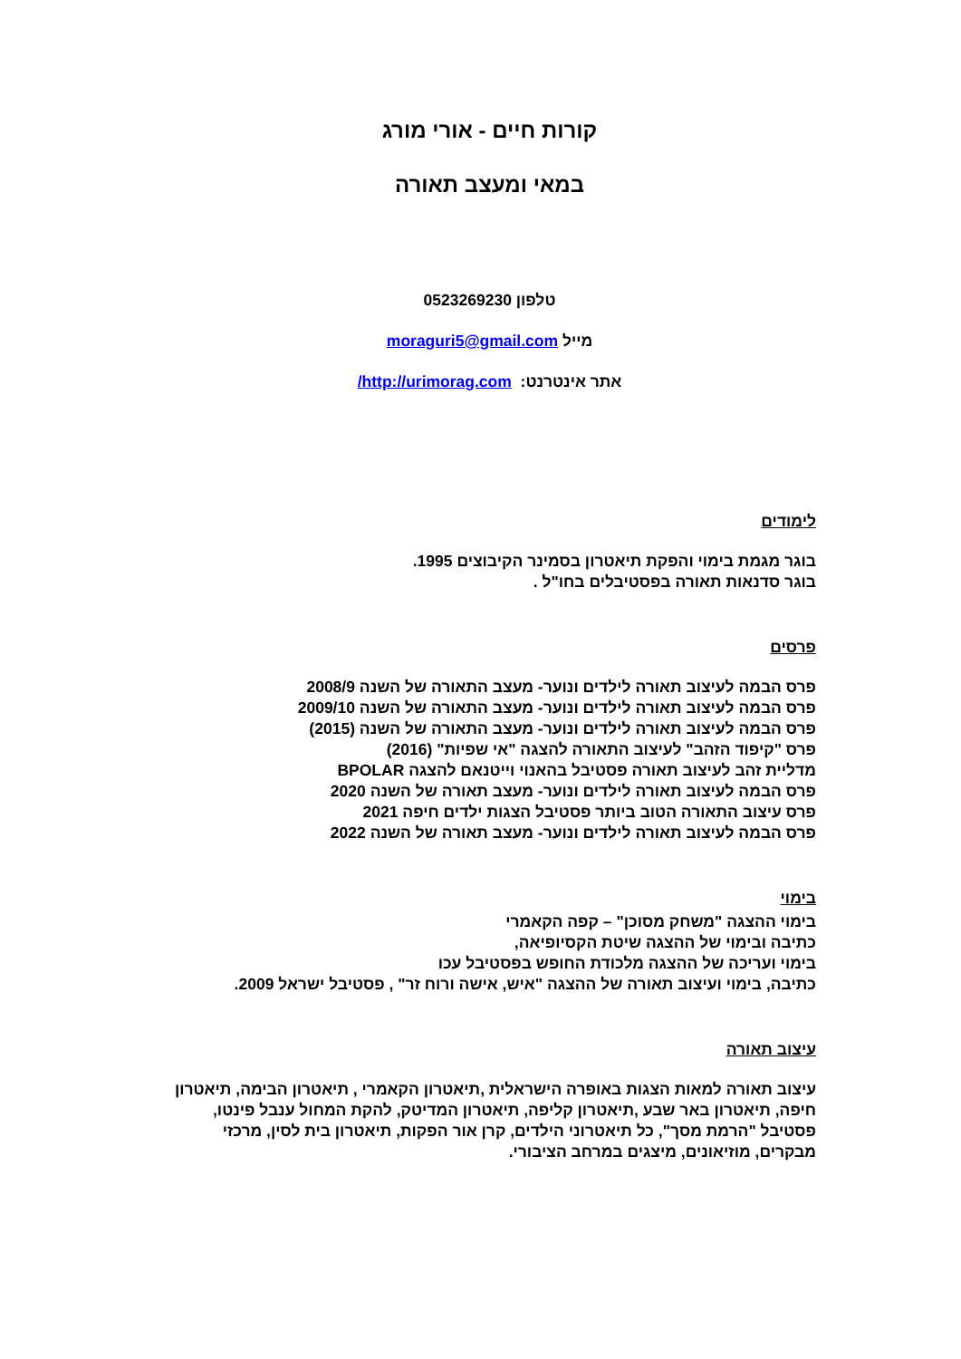קורות חיים - אורי מורג
במאי ומעצב תאורה
טלפון 0523269230
מייל moraguri5@gmail.com
אתר אינטרנט: http://urimorag.com/
לימודים
בוגר מגמת בימוי והפקת תיאטרון בסמינר הקיבוצים 1995.
בוגר סדנאות תאורה בפסטיבלים בחו"ל .
פרסים
פרס הבמה לעיצוב תאורה לילדים ונוער- מעצב התאורה של השנה 2008/9
פרס הבמה לעיצוב תאורה לילדים ונוער- מעצב התאורה של השנה 2009/10
פרס הבמה לעיצוב תאורה לילדים ונוער- מעצב התאורה של השנה (2015)
פרס "קיפוד הזהב" לעיצוב התאורה להצגה "אי שפיות" (2016)
מדליית זהב לעיצוב תאורה פסטיבל בהאנוי וייטנאם להצגה BPOLAR
פרס הבמה לעיצוב תאורה לילדים ונוער- מעצב תאורה של השנה 2020
פרס עיצוב התאורה הטוב ביותר פסטיבל הצגות ילדים חיפה 2021
פרס הבמה לעיצוב תאורה לילדים ונוער- מעצב תאורה של השנה 2022
בימוי
בימוי ההצגה "משחק מסוכן" – קפה הקאמרי
כתיבה ובימוי של ההצגה שיטת הקסיופיאה,
בימוי ועריכה של ההצגה מלכודת החופש בפסטיבל עכו
כתיבה, בימוי ועיצוב תאורה של ההצגה "איש, אישה ורוח זר" , פסטיבל ישראל 2009.
עיצוב תאורה
עיצוב תאורה למאות הצגות באופרה הישראלית ,תיאטרון הקאמרי , תיאטרון הבימה, תיאטרון חיפה, תיאטרון באר שבע ,תיאטרון קליפה, תיאטרון המדיטק, להקת המחול ענבל פינטו, פסטיבל "הרמת מסך", כל תיאטרוני הילדים, קרן אור הפקות, תיאטרון בית לסין, מרכזי מבקרים, מוזיאונים, מיצגים במרחב הציבורי.